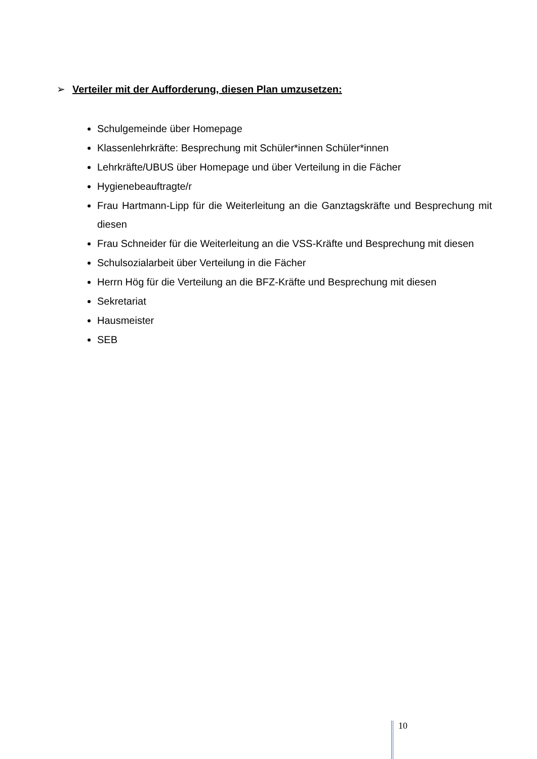➢ Verteiler mit der Aufforderung, diesen Plan umzusetzen:
Schulgemeinde über Homepage
Klassenlehrkräfte: Besprechung mit Schüler*innen Schüler*innen
Lehrkräfte/UBUS über Homepage und über Verteilung in die Fächer
Hygienebeauftragte/r
Frau Hartmann-Lipp für die Weiterleitung an die Ganztagskräfte und Besprechung mit diesen
Frau Schneider für die Weiterleitung an die VSS-Kräfte und Besprechung mit diesen
Schulsozialarbeit über Verteilung in die Fächer
Herrn Hög für die Verteilung an die BFZ-Kräfte und Besprechung mit diesen
Sekretariat
Hausmeister
SEB
10